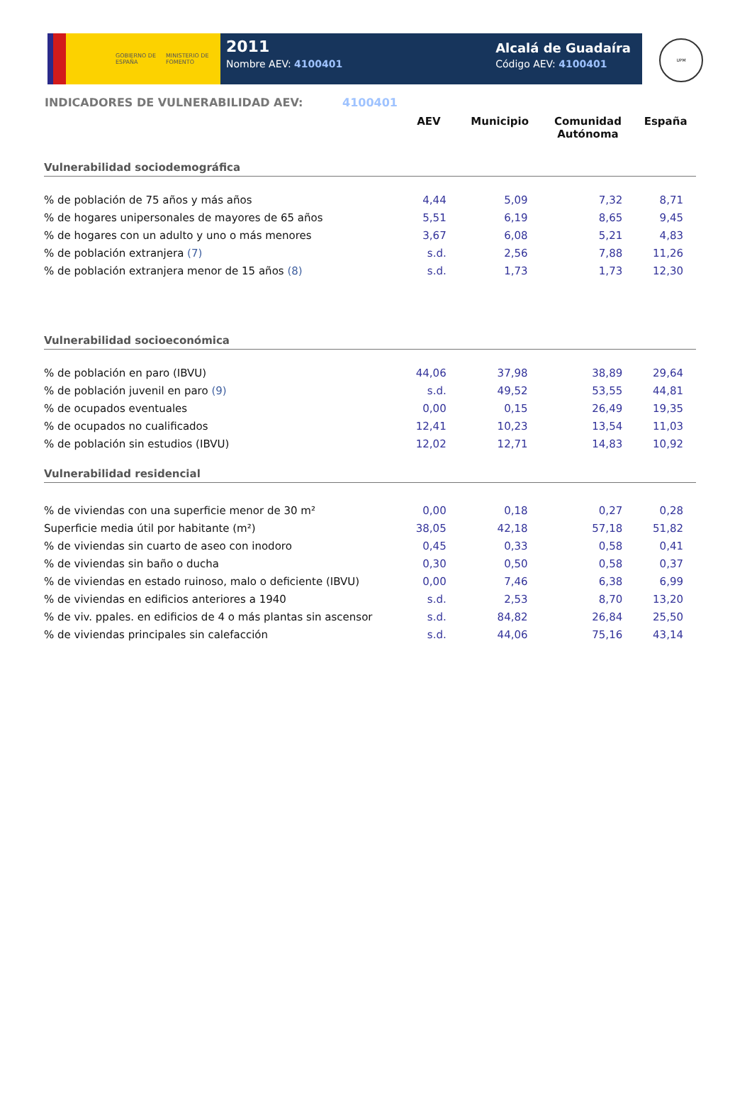GOBIERNO DE ESPAÑA MINISTERIO DE FOMENTO
2011
Nombre AEV: 4100401
Alcalá de Guadaíra
Código AEV: 4100401
UPM
INDICADORES DE VULNERABILIDAD AEV: 4100401
| | AEV | Municipio | Comunidad Autónoma | España |
| --- | --- | --- | --- | --- |
| Vulnerabilidad sociodemográfica | | | | |
| % de población de 75 años y más años | 4,44 | 5,09 | 7,32 | 8,71 |
| % de hogares unipersonales de mayores de 65 años | 5,51 | 6,19 | 8,65 | 9,45 |
| % de hogares con un adulto y uno o más menores | 3,67 | 6,08 | 5,21 | 4,83 |
| % de población extranjera (7) | s.d. | 2,56 | 7,88 | 11,26 |
| % de población extranjera menor de 15 años (8) | s.d. | 1,73 | 1,73 | 12,30 |
| Vulnerabilidad socioeconómica | | | | |
| % de población en paro (IBVU) | 44,06 | 37,98 | 38,89 | 29,64 |
| % de población juvenil en paro (9) | s.d. | 49,52 | 53,55 | 44,81 |
| % de ocupados eventuales | 0,00 | 0,15 | 26,49 | 19,35 |
| % de ocupados no cualificados | 12,41 | 10,23 | 13,54 | 11,03 |
| % de población sin estudios (IBVU) | 12,02 | 12,71 | 14,83 | 10,92 |
| Vulnerabilidad residencial | | | | |
| % de viviendas con una superficie menor de 30 m² | 0,00 | 0,18 | 0,27 | 0,28 |
| Superficie media útil por habitante (m²) | 38,05 | 42,18 | 57,18 | 51,82 |
| % de viviendas sin cuarto de aseo con inodoro | 0,45 | 0,33 | 0,58 | 0,41 |
| % de viviendas sin baño o ducha | 0,30 | 0,50 | 0,58 | 0,37 |
| % de viviendas en estado ruinoso, malo o deficiente (IBVU) | 0,00 | 7,46 | 6,38 | 6,99 |
| % de viviendas en edificios anteriores a 1940 | s.d. | 2,53 | 8,70 | 13,20 |
| % de viv. ppales. en edificios de 4 o más plantas sin ascensor | s.d. | 84,82 | 26,84 | 25,50 |
| % de viviendas principales sin calefacción | s.d. | 44,06 | 75,16 | 43,14 |